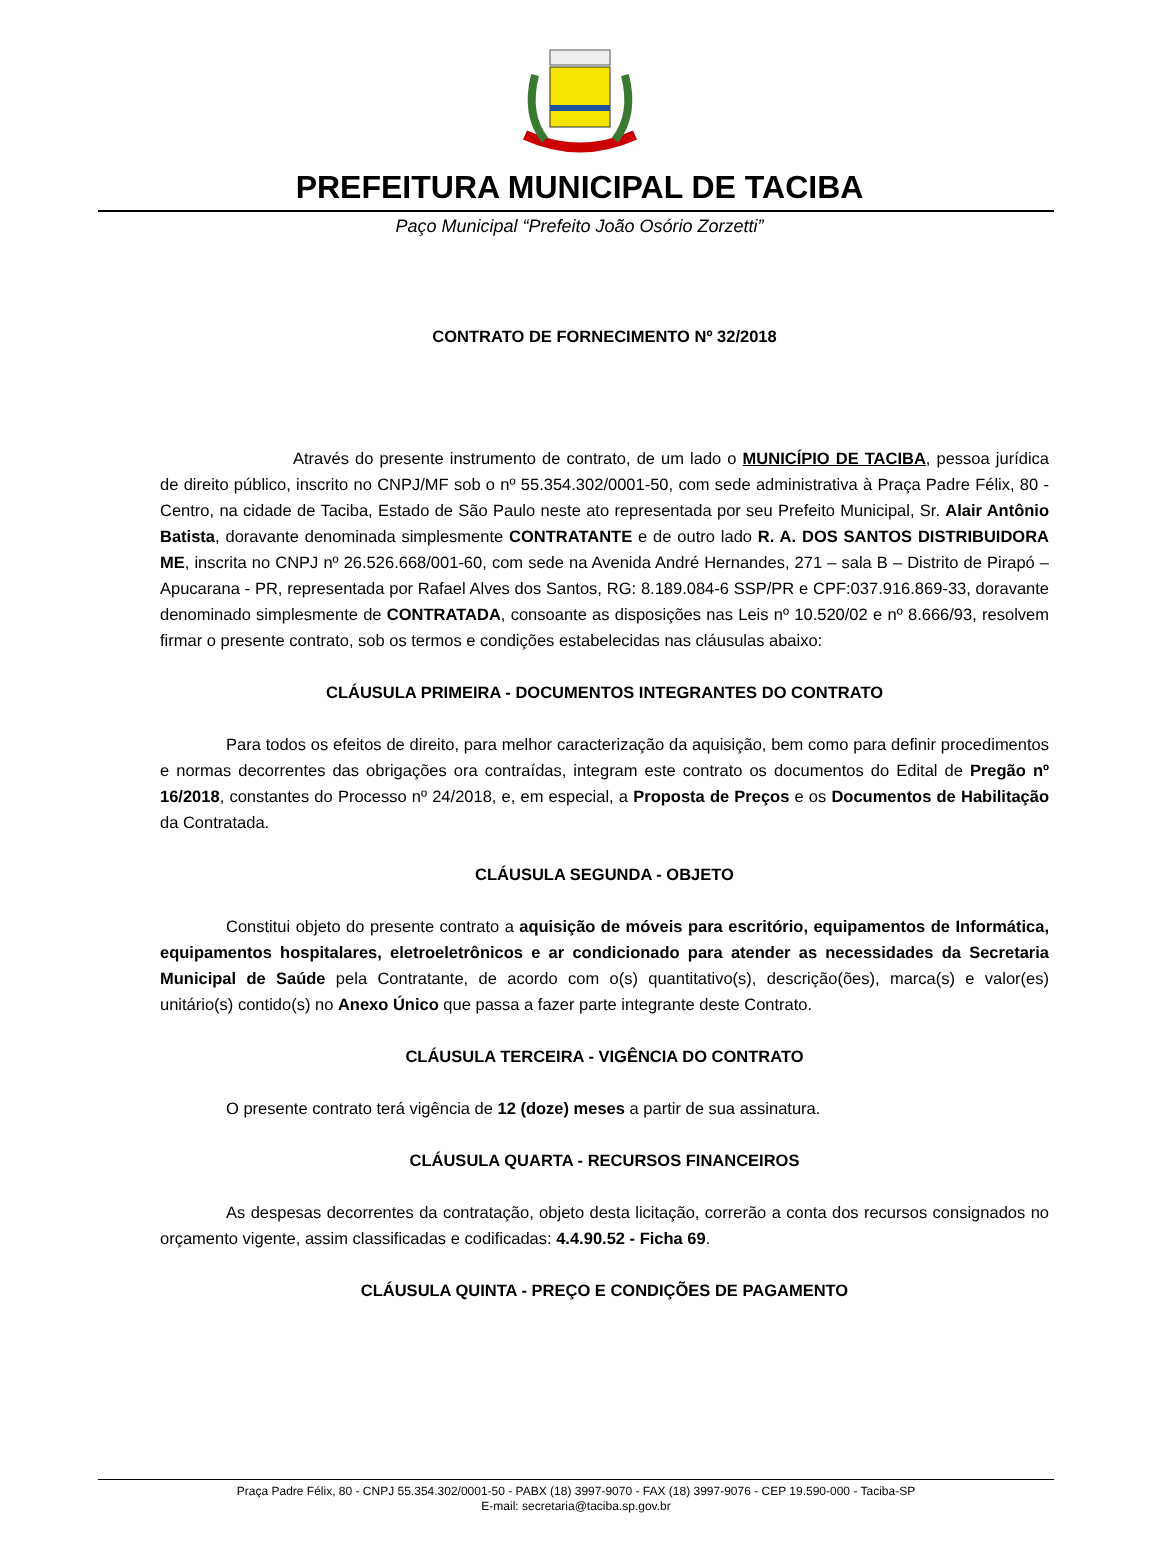PREFEITURA MUNICIPAL DE TACIBA
Paço Municipal “Prefeito João Osório Zorzetti”
CONTRATO DE FORNECIMENTO Nº 32/2018
Através do presente instrumento de contrato, de um lado o MUNICÍPIO DE TACIBA, pessoa jurídica de direito público, inscrito no CNPJ/MF sob o nº 55.354.302/0001-50, com sede administrativa à Praça Padre Félix, 80 - Centro, na cidade de Taciba, Estado de São Paulo neste ato representada por seu Prefeito Municipal, Sr. Alair Antônio Batista, doravante denominada simplesmente CONTRATANTE e de outro lado R. A. DOS SANTOS DISTRIBUIDORA ME, inscrita no CNPJ nº 26.526.668/001-60, com sede na Avenida André Hernandes, 271 – sala B – Distrito de Pirapó – Apucarana - PR, representada por Rafael Alves dos Santos, RG: 8.189.084-6 SSP/PR e CPF:037.916.869-33, doravante denominado simplesmente de CONTRATADA, consoante as disposições nas Leis nº 10.520/02 e nº 8.666/93, resolvem firmar o presente contrato, sob os termos e condições estabelecidas nas cláusulas abaixo:
CLÁUSULA PRIMEIRA - DOCUMENTOS INTEGRANTES DO CONTRATO
Para todos os efeitos de direito, para melhor caracterização da aquisição, bem como para definir procedimentos e normas decorrentes das obrigações ora contraídas, integram este contrato os documentos do Edital de Pregão nº 16/2018, constantes do Processo nº 24/2018, e, em especial, a Proposta de Preços e os Documentos de Habilitação da Contratada.
CLÁUSULA SEGUNDA - OBJETO
Constitui objeto do presente contrato a aquisição de móveis para escritório, equipamentos de Informática, equipamentos hospitalares, eletroeletrônicos e ar condicionado para atender as necessidades da Secretaria Municipal de Saúde pela Contratante, de acordo com o(s) quantitativo(s), descrição(ões), marca(s) e valor(es) unitário(s) contido(s) no Anexo Único que passa a fazer parte integrante deste Contrato.
CLÁUSULA TERCEIRA - VIGÊNCIA DO CONTRATO
O presente contrato terá vigência de 12 (doze) meses a partir de sua assinatura.
CLÁUSULA QUARTA - RECURSOS FINANCEIROS
As despesas decorrentes da contratação, objeto desta licitação, correrão a conta dos recursos consignados no orçamento vigente, assim classificadas e codificadas: 4.4.90.52 - Ficha 69.
CLÁUSULA QUINTA - PREÇO E CONDIÇÕES DE PAGAMENTO
Praça Padre Félix, 80 - CNPJ 55.354.302/0001-50 - PABX (18) 3997-9070 - FAX (18) 3997-9076 - CEP 19.590-000 - Taciba-SP
E-mail: secretaria@taciba.sp.gov.br